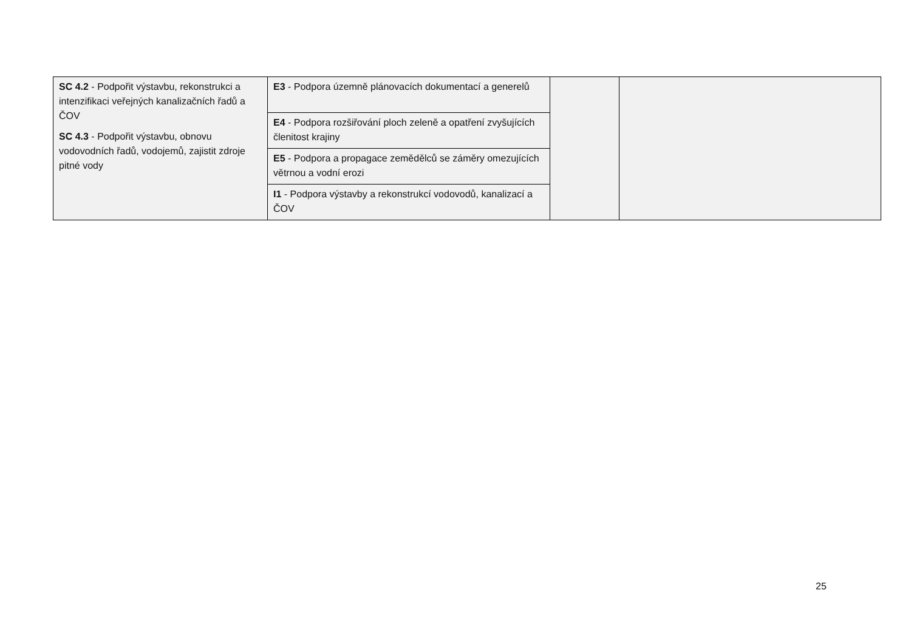| SC 4.2 - Podpořit výstavbu, rekonstrukci a intenzifikaci veřejných kanalizačních řadů a ČOV SC 4.3 - Podpořit výstavbu, obnovu vodovodních řadů, vodojemů, zajistit zdroje pitné vody | E3 - Podpora územně plánovacích dokumentací a generelů | | |
| | E4 - Podpora rozšiřování ploch zeleně a opatření zvyšujících členitost krajiny | | |
| | E5 - Podpora a propagace zemědělců se záměry omezujících větrnou a vodní erozi | | |
| | I1 - Podpora výstavby a rekonstrukcí vodovodů, kanalizací a ČOV | | |
25